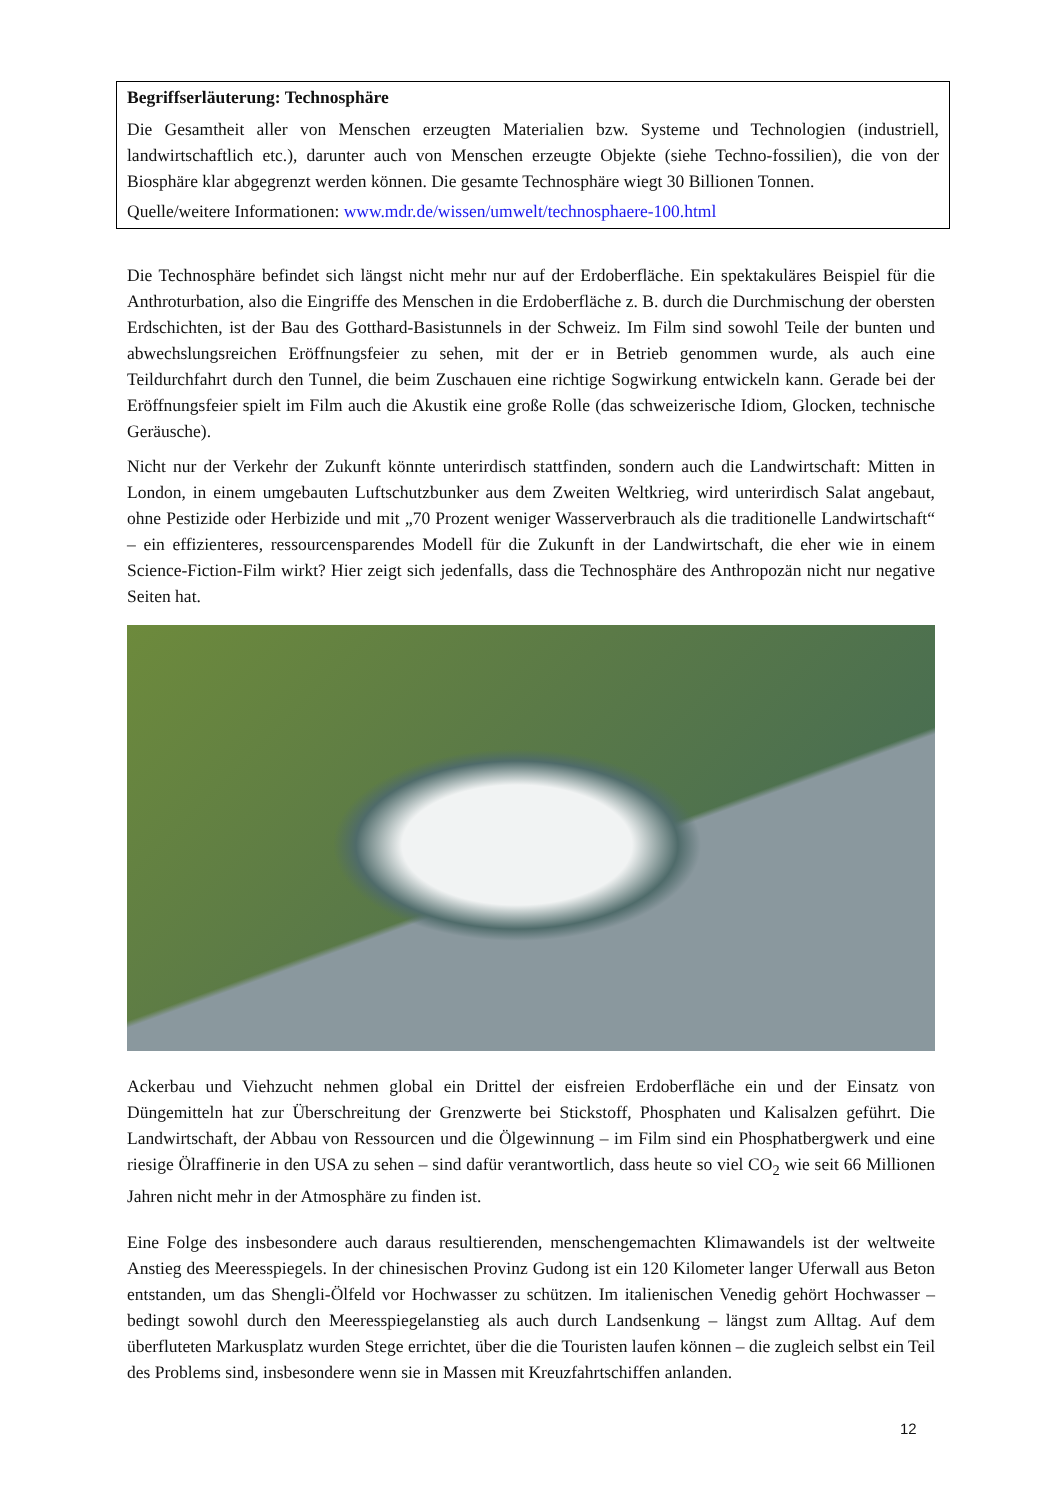Begriffserläuterung: Technosphäre
Die Gesamtheit aller von Menschen erzeugten Materialien bzw. Systeme und Technologien (industriell, landwirtschaftlich etc.), darunter auch von Menschen erzeugte Objekte (siehe Techno-fossilien), die von der Biosphäre klar abgegrenzt werden können. Die gesamte Technosphäre wiegt 30 Billionen Tonnen.
Quelle/weitere Informationen: www.mdr.de/wissen/umwelt/technosphaere-100.html
Die Technosphäre befindet sich längst nicht mehr nur auf der Erdoberfläche. Ein spektakuläres Beispiel für die Anthroturbation, also die Eingriffe des Menschen in die Erdoberfläche z. B. durch die Durchmischung der obersten Erdschichten, ist der Bau des Gotthard-Basistunnels in der Schweiz. Im Film sind sowohl Teile der bunten und abwechslungsreichen Eröffnungsfeier zu sehen, mit der er in Betrieb genommen wurde, als auch eine Teildurchfahrt durch den Tunnel, die beim Zuschauen eine richtige Sogwirkung entwickeln kann. Gerade bei der Eröffnungsfeier spielt im Film auch die Akustik eine große Rolle (das schweizerische Idiom, Glocken, technische Geräusche).
Nicht nur der Verkehr der Zukunft könnte unterirdisch stattfinden, sondern auch die Landwirtschaft: Mitten in London, in einem umgebauten Luftschutzbunker aus dem Zweiten Weltkrieg, wird unterirdisch Salat angebaut, ohne Pestizide oder Herbizide und mit „70 Prozent weniger Wasserverbrauch als die traditionelle Landwirtschaft“ – ein effizienteres, ressourcensparendes Modell für die Zukunft in der Landwirtschaft, die eher wie in einem Science-Fiction-Film wirkt? Hier zeigt sich jedenfalls, dass die Technosphäre des Anthropozän nicht nur negative Seiten hat.
Ackerbau und Viehzucht nehmen global ein Drittel der eisfreien Erdoberfläche ein und der Einsatz von Düngemitteln hat zur Überschreitung der Grenzwerte bei Stickstoff, Phosphaten und Kalisalzen geführt. Die Landwirtschaft, der Abbau von Ressourcen und die Ölgewinnung – im Film sind ein Phosphatbergwerk und eine riesige Ölraffinerie in den USA zu sehen – sind dafür verantwortlich, dass heute so viel CO<sub>2</sub> wie seit 66 Millionen Jahren nicht mehr in der Atmosphäre zu finden ist.
Eine Folge des insbesondere auch daraus resultierenden, menschengemachten Klimawandels ist der weltweite Anstieg des Meeresspiegels. In der chinesischen Provinz Gudong ist ein 120 Kilometer langer Uferwall aus Beton entstanden, um das Shengli-Ölfeld vor Hochwasser zu schützen. Im italienischen Venedig gehört Hochwasser – bedingt sowohl durch den Meeresspiegelanstieg als auch durch Landsenkung – längst zum Alltag. Auf dem überfluteten Markusplatz wurden Stege errichtet, über die die Touristen laufen können – die zugleich selbst ein Teil des Problems sind, insbesondere wenn sie in Massen mit Kreuzfahrtschiffen anlanden.
12